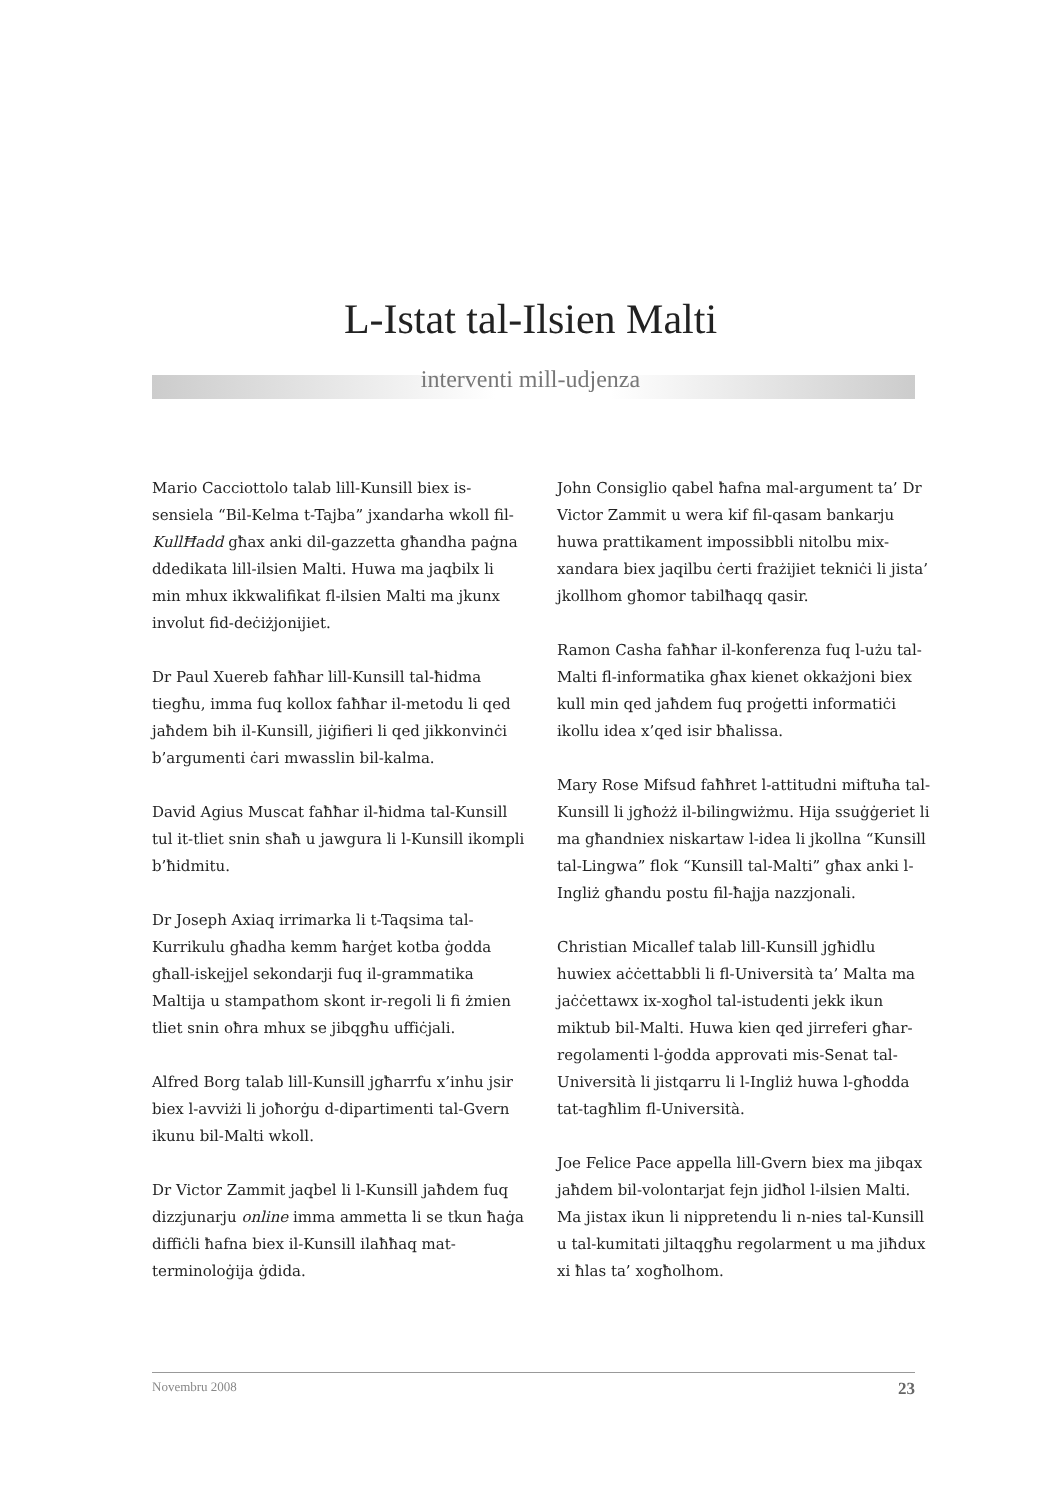L-Istat tal-Ilsien Malti
interventi mill-udjenza
Mario Cacciottolo talab lill-Kunsill biex is-sensiela “Bil-Kelma t-Tajba” jxandarha wkoll fil-KullĦadd għax anki dil-gazzetta għandha paġna ddedikata lill-ilsien Malti. Huwa ma jaqbilx li min mhux ikkwalifikat fl-ilsien Malti ma jkunx involut fid-deċiżjonijiet.
Dr Paul Xuereb faħħar lill-Kunsill tal-ħidma tiegħu, imma fuq kollox faħħar il-metodu li qed jaħdem bih il-Kunsill, jiġifieri li qed jikkonvinċi b’argumenti ċari mwasslin bil-kalma.
David Agius Muscat faħħar il-ħidma tal-Kunsill tul it-tliet snin sħaħ u jawgura li l-Kunsill ikompli b’ħidmitu.
Dr Joseph Axiaq irrimarka li t-Taqsima tal-Kurrikulu għadha kemm ħarġet kotba ġodda għall-iskejjel sekondarji fuq il-grammatika Maltija u stampathom skont ir-regoli li fi żmien tliet snin oħra mhux se jibqgħu uffiċjali.
Alfred Borg talab lill-Kunsill jgħarrfu x’inhu jsir biex l-avviżi li joħorġu d-dipartimenti tal-Gvern ikunu bil-Malti wkoll.
Dr Victor Zammit jaqbel li l-Kunsill jaħdem fuq dizzjunarju online imma ammetta li se tkun ħaġa diffiċli ħafna biex il-Kunsill ilaħħaq mat-terminoloġija ġdida.
John Consiglio qabel ħafna mal-argument ta’ Dr Victor Zammit u wera kif fil-qasam bankarju huwa prattikament impossibbli nitolbu mix-xandara biex jaqilbu ċerti frażijiet tekniċi li jista’ jkollhom għomor tabilħaqq qasir.
Ramon Casha faħħar il-konferenza fuq l-użu tal-Malti fl-informatika għax kienet okkażjoni biex kull min qed jaħdem fuq proġetti informatiċi ikollu idea x’qed isir bħalissa.
Mary Rose Mifsud faħħret l-attitudni miftuħa tal-Kunsill li jgħożż il-bilingwiżmu. Hija ssuġġeriet li ma għandniex niskartaw l-idea li jkollna “Kunsill tal-Lingwa” flok “Kunsill tal-Malti” għax anki l-Ingliż għandu postu fil-ħajja nazzjonali.
Christian Micallef talab lill-Kunsill jgħidlu huwiex aċċettabbli li fl-Università ta’ Malta ma jaċċettawx ix-xogħol tal-istudenti jekk ikun miktub bil-Malti. Huwa kien qed jirreferi għar-regolamenti l-ġodda approvati mis-Senat tal-Università li jistqarru li l-Ingliż huwa l-għodda tat-tagħlim fl-Università.
Joe Felice Pace appella lill-Gvern biex ma jibqax jaħdem bil-volontarjat fejn jidħol l-ilsien Malti. Ma jistax ikun li nippretendu li n-nies tal-Kunsill u tal-kumitati jiltaqgħu regolarment u ma jiħdux xi ħlas ta’ xogħolhom.
Novembru 2008 23